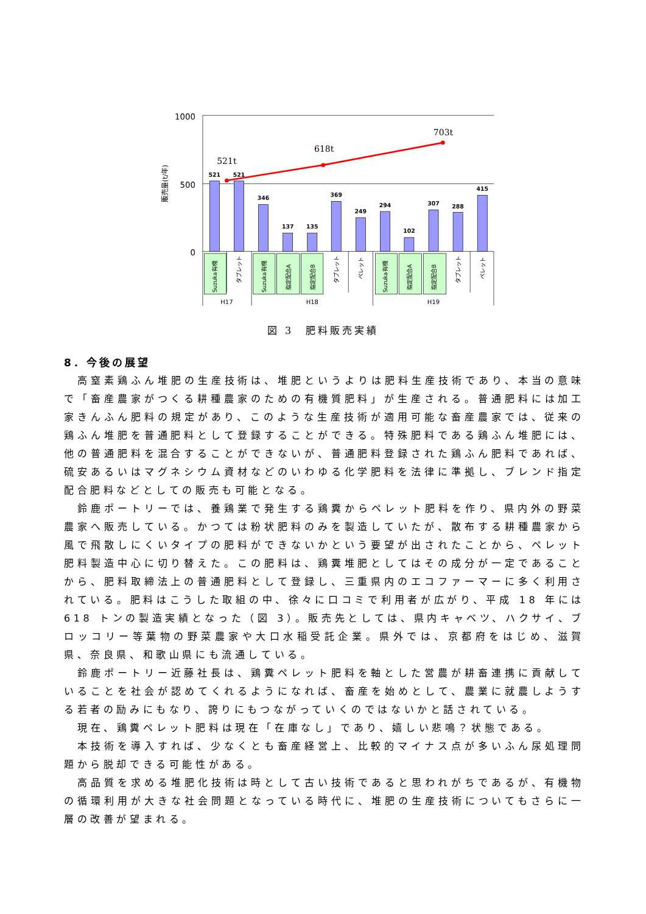1000
500
0
販売量(t/年)
521
521
346
137
135
369
249
294
102
307
288
415
521t
618t
703t
Suzuka有機
タブレット
Suzuka有機
指定配合A
指定配合B
タブレット
ペレット
Suzuka有機
指定配合A
指定配合B
タブレット
ペレット
H17
H18
H19
図 3　肥料販売実績
8．今後の展望
高窒素鶏ふん堆肥の生産技術は、堆肥というよりは肥料生産技術であり、本当の意味で「畜産農家がつくる耕種農家のための有機質肥料」が生産される。普通肥料には加工家きんふん肥料の規定があり、このような生産技術が適用可能な畜産農家では、従来の鶏ふん堆肥を普通肥料として登録することができる。特殊肥料である鶏ふん堆肥には、他の普通肥料を混合することができないが、普通肥料登録された鶏ふん肥料であれば、硫安あるいはマグネシウム資材などのいわゆる化学肥料を法律に準拠し、ブレンド指定配合肥料などとしての販売も可能となる。
鈴鹿ポートリーでは、養鶏業で発生する鶏糞からペレット肥料を作り、県内外の野菜農家へ販売している。かつては粉状肥料のみを製造していたが、散布する耕種農家から風で飛散しにくいタイプの肥料ができないかという要望が出されたことから、ペレット肥料製造中心に切り替えた。この肥料は、鶏糞堆肥としてはその成分が一定であることから、肥料取締法上の普通肥料として登録し、三重県内のエコファーマーに多く利用されている。肥料はこうした取組の中、徐々に口コミで利用者が広がり、平成 18 年には 618 トンの製造実績となった（図 3）。販売先としては、県内キャベツ、ハクサイ、ブロッコリー等葉物の野菜農家や大口水稲受託企業。県外では、京都府をはじめ、滋賀県、奈良県、和歌山県にも流通している。
鈴鹿ポートリー近藤社長は、鶏糞ペレット肥料を軸とした営農が耕畜連携に貢献していることを社会が認めてくれるようになれば、畜産を始めとして、農業に就農しようする若者の励みにもなり、誇りにもつながっていくのではないかと話されている。
現在、鶏糞ペレット肥料は現在「在庫なし」であり、嬉しい悲鳴？状態である。
本技術を導入すれば、少なくとも畜産経営上、比較的マイナス点が多いふん尿処理問題から脱却できる可能性がある。
高品質を求める堆肥化技術は時として古い技術であると思われがちであるが、有機物の循環利用が大きな社会問題となっている時代に、堆肥の生産技術についてもさらに一層の改善が望まれる。